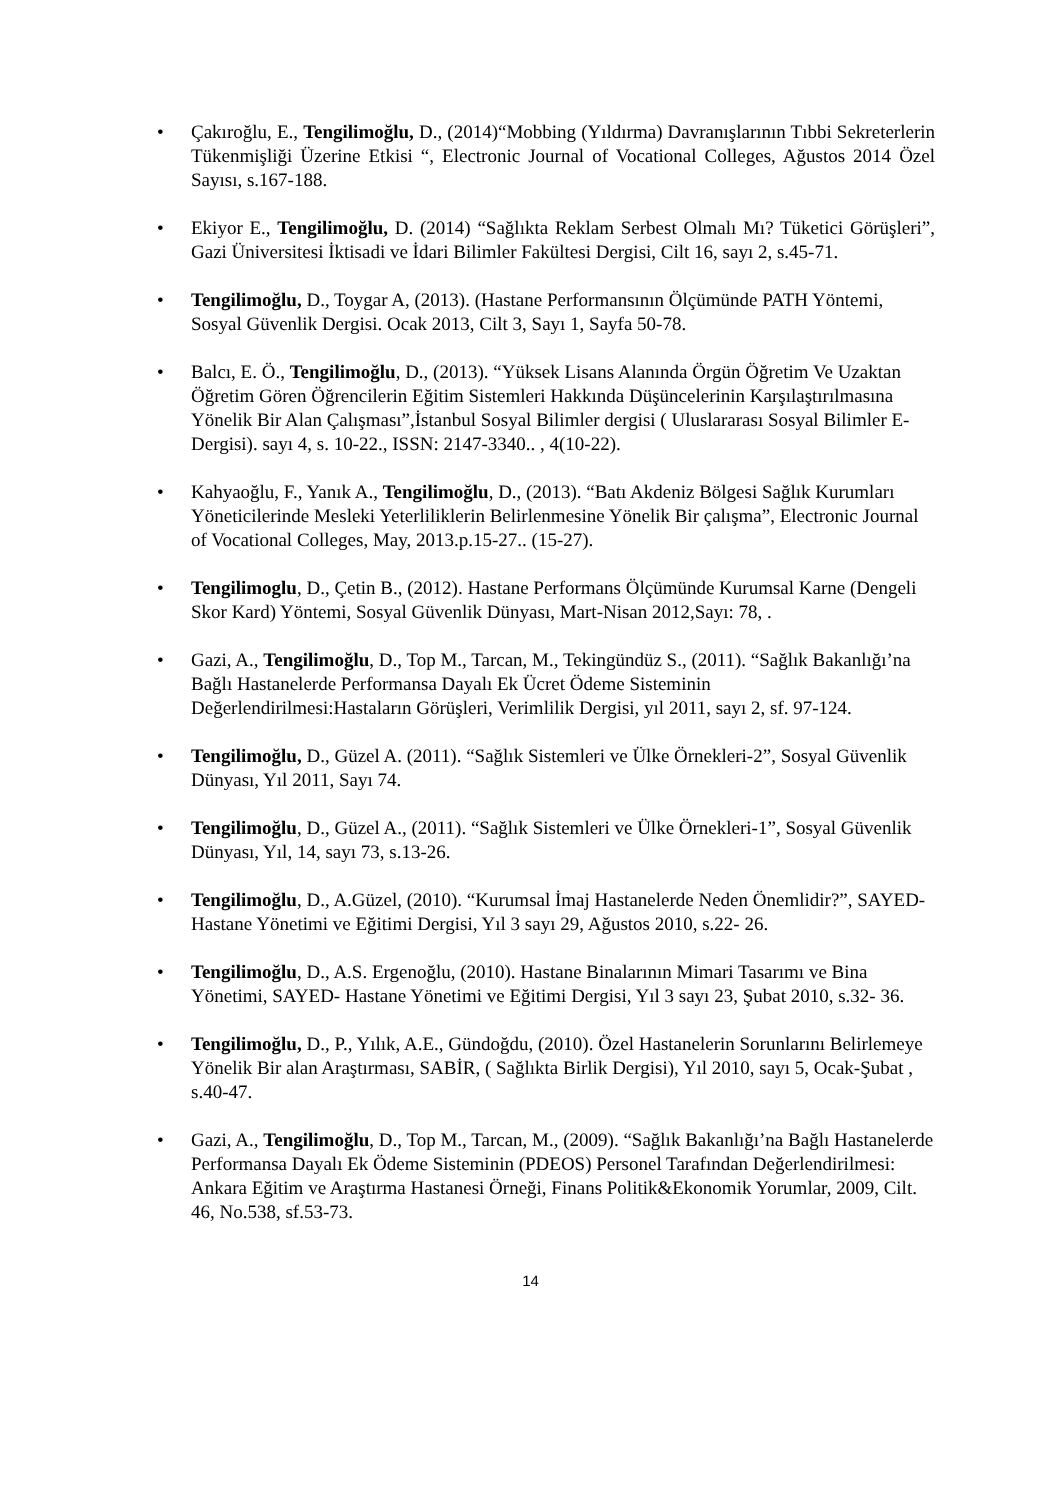• Çakıroğlu, E., Tengilimoğlu, D., (2014)“Mobbing (Yıldırma) Davranışlarının Tıbbi Sekreterlerin Tükenmişliği Üzerine Etkisi “, Electronic Journal of Vocational Colleges, Ağustos 2014 Özel Sayısı, s.167-188.
• Ekiyor E., Tengilimoğlu, D. (2014) “Sağlıkta Reklam Serbest Olmalı Mı? Tüketici Görüşleri”, Gazi Üniversitesi İktisadi ve İdari Bilimler Fakültesi Dergisi, Cilt 16, sayı 2, s.45-71.
• Tengilimoğlu, D., Toygar A, (2013). (Hastane Performansının Ölçümünde PATH Yöntemi, Sosyal Güvenlik Dergisi. Ocak 2013, Cilt 3, Sayı 1, Sayfa 50-78.
• Balcı, E. Ö., Tengilimoğlu, D., (2013). “Yüksek Lisans Alanında Örgün Öğretim Ve Uzaktan Öğretim Gören Öğrencilerin Eğitim Sistemleri Hakkında Düşüncelerinin Karşılaştırılmasına Yönelik Bir Alan Çalışması”,İstanbul Sosyal Bilimler dergisi ( Uluslararası Sosyal Bilimler E-Dergisi). sayı 4, s. 10-22., ISSN: 2147-3340.. , 4(10-22).
• Kahyaoğlu, F., Yanık A., Tengilimoğlu, D., (2013). “Batı Akdeniz Bölgesi Sağlık Kurumları Yöneticilerinde Mesleki Yeterliliklerin Belirlenmesine Yönelik Bir çalışma”, Electronic Journal of Vocational Colleges, May, 2013.p.15-27.. (15-27).
• Tengilimoglu, D., Çetin B., (2012). Hastane Performans Ölçümünde Kurumsal Karne (Dengeli Skor Kard) Yöntemi, Sosyal Güvenlik Dünyası, Mart-Nisan 2012,Sayı: 78, .
• Gazi, A., Tengilimoğlu, D., Top M., Tarcan, M., Tekingündüz S., (2011). “Sağlık Bakanlığı’na Bağlı Hastanelerde Performansa Dayalı Ek Ücret Ödeme Sisteminin Değerlendirilmesi:Hastaların Görüşleri, Verimlilik Dergisi, yıl 2011, sayı 2, sf. 97-124.
• Tengilimoğlu, D., Güzel A. (2011). “Sağlık Sistemleri ve Ülke Örnekleri-2”, Sosyal Güvenlik Dünyası, Yıl 2011, Sayı 74.
• Tengilimoğlu, D., Güzel A., (2011). “Sağlık Sistemleri ve Ülke Örnekleri-1”, Sosyal Güvenlik Dünyası, Yıl, 14, sayı 73, s.13-26.
• Tengilimoğlu, D., A.Güzel, (2010). “Kurumsal İmaj Hastanelerde Neden Önemlidir?”, SAYED- Hastane Yönetimi ve Eğitimi Dergisi, Yıl 3 sayı 29, Ağustos 2010, s.22- 26.
• Tengilimoğlu, D., A.S. Ergenoğlu, (2010). Hastane Binalarının Mimari Tasarımı ve Bina Yönetimi, SAYED- Hastane Yönetimi ve Eğitimi Dergisi, Yıl 3 sayı 23, Şubat 2010, s.32- 36.
• Tengilimoğlu, D., P., Yılık, A.E., Gündoğdu, (2010). Özel Hastanelerin Sorunlarını Belirlemeye Yönelik Bir alan Araştırması, SABİR, ( Sağlıkta Birlik Dergisi), Yıl 2010, sayı 5, Ocak-Şubat , s.40-47.
• Gazi, A., Tengilimoğlu, D., Top M., Tarcan, M., (2009). “Sağlık Bakanlığı’na Bağlı Hastanelerde Performansa Dayalı Ek Ödeme Sisteminin (PDEOS) Personel Tarafından Değerlendirilmesi: Ankara Eğitim ve Araştırma Hastanesi Örneği, Finans Politik&Ekonomik Yorumlar, 2009, Cilt. 46, No.538, sf.53-73.
14